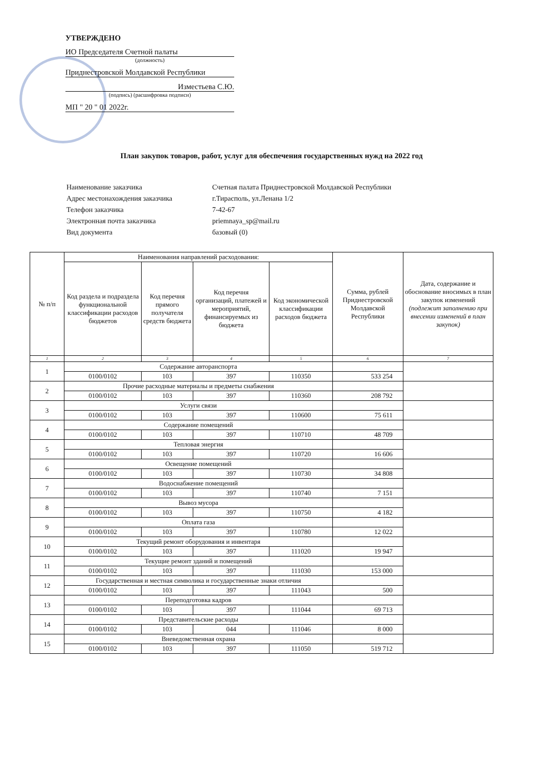УТВЕРЖДЕНО
ИО Председателя Счетной палаты
(должность)
Приднестровской Молдавской Республики
Изместьева С.Ю.
(подпись) (расшифровка подписи)
МП " 20 " 01 2022г.
План закупок товаров, работ, услуг для обеспечения государственных нужд на 2022 год
| Наименование заказчика | Счетная палата Приднестровской Молдавской Республики |
| Адрес местонахождения заказчика | г.Тирасполь, ул.Ленана 1/2 |
| Телефон заказчика | 7-42-67 |
| Электронная почта заказчика | priemnaya_sp@mail.ru |
| Вид документа | базовый (0) |
| № п/п | Наименования направлений расходования: | | | | Сумма, рублей Приднестровской Молдавской Республики | Дата, содержание и обоснование вносимых в план закупок изменений (подлежит заполнению при внесении изменений в план закупок) |
| --- | --- | --- | --- | --- | --- | --- |
| | Код раздела и подраздела функциональной классификации расходов бюджетов | Код перечня прямого получателя средств бюджета | Код перечня организаций, платежей и мероприятий, финансируемых из бюджета | Код экономической классификации расходов бюджета | | |
| 1 | 2 | 3 | 4 | 5 | 6 | 7 |
| 1 | Содержание авторанспорта | | | | | |
| | 0100/0102 | 103 | 397 | 110350 | 533 254 | |
| 2 | Прочие расходные материалы и предметы снабжения | | | | | |
| | 0100/0102 | 103 | 397 | 110360 | 208 792 | |
| 3 | Услуги связи | | | | | |
| | 0100/0102 | 103 | 397 | 110600 | 75 611 | |
| 4 | Содержание помещений | | | | | |
| | 0100/0102 | 103 | 397 | 110710 | 48 709 | |
| 5 | Тепловая энергия | | | | | |
| | 0100/0102 | 103 | 397 | 110720 | 16 606 | |
| 6 | Освещение помещений | | | | | |
| | 0100/0102 | 103 | 397 | 110730 | 34 808 | |
| 7 | Водоснабжение помещений | | | | | |
| | 0100/0102 | 103 | 397 | 110740 | 7 151 | |
| 8 | Вывоз мусора | | | | | |
| | 0100/0102 | 103 | 397 | 110750 | 4 182 | |
| 9 | Оплата газа | | | | | |
| | 0100/0102 | 103 | 397 | 110780 | 12 022 | |
| 10 | Текущий ремонт оборудования и инвентаря | | | | | |
| | 0100/0102 | 103 | 397 | 111020 | 19 947 | |
| 11 | Текущие ремонт зданий и помещений | | | | | |
| | 0100/0102 | 103 | 397 | 111030 | 153 000 | |
| 12 | Государственная и местная символика и государственные знаки отличия | | | | | |
| | 0100/0102 | 103 | 397 | 111043 | 500 | |
| 13 | Переподготовка кадров | | | | | |
| | 0100/0102 | 103 | 397 | 111044 | 69 713 | |
| 14 | Представительские расходы | | | | | |
| | 0100/0102 | 103 | 044 | 111046 | 8 000 | |
| 15 | Вневедомственная охрана | | | | | |
| | 0100/0102 | 103 | 397 | 111050 | 519 712 | |